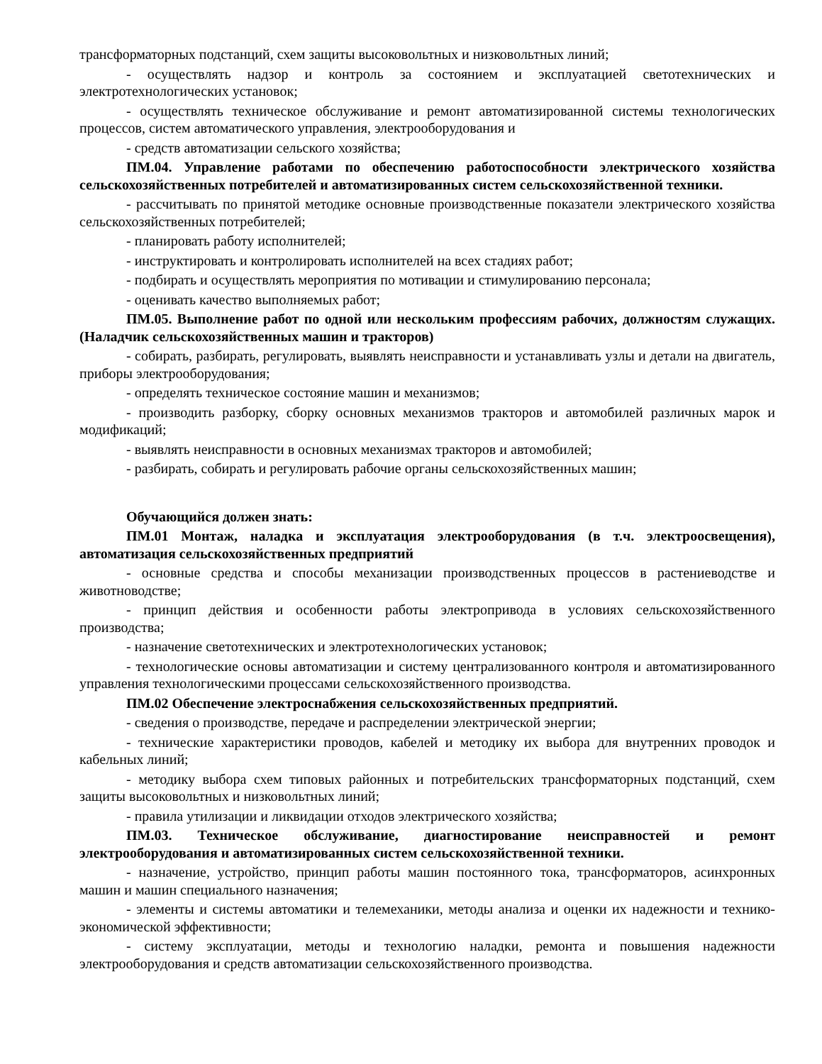трансформаторных подстанций, схем защиты высоковольтных и низковольтных линий;
- осуществлять надзор и контроль за состоянием и эксплуатацией светотехнических и электротехнологических установок;
- осуществлять техническое обслуживание и ремонт автоматизированной системы технологических процессов, систем автоматического управления, электрооборудования и
- средств автоматизации сельского хозяйства;
ПМ.04. Управление работами по обеспечению работоспособности электрического хозяйства сельскохозяйственных потребителей и автоматизированных систем сельскохозяйственной техники.
- рассчитывать по принятой методике основные производственные показатели электрического хозяйства сельскохозяйственных потребителей;
- планировать работу исполнителей;
- инструктировать и контролировать исполнителей на всех стадиях работ;
- подбирать и осуществлять мероприятия по мотивации и стимулированию персонала;
- оценивать качество выполняемых работ;
ПМ.05. Выполнение работ по одной или нескольким профессиям рабочих, должностям служащих. (Наладчик сельскохозяйственных машин и тракторов)
- собирать, разбирать, регулировать, выявлять неисправности и устанавливать узлы и детали на двигатель, приборы электрооборудования;
- определять техническое состояние машин и механизмов;
- производить разборку, сборку основных механизмов тракторов и автомобилей различных марок и модификаций;
- выявлять неисправности в основных механизмах тракторов и автомобилей;
- разбирать, собирать и регулировать рабочие органы сельскохозяйственных машин;
Обучающийся должен знать:
ПМ.01 Монтаж, наладка и эксплуатация электрооборудования (в т.ч. электроосвещения), автоматизация сельскохозяйственных предприятий
- основные средства и способы механизации производственных процессов в растениеводстве и животноводстве;
- принцип действия и особенности работы электропривода в условиях сельскохозяйственного производства;
- назначение светотехнических и электротехнологических установок;
- технологические основы автоматизации и систему централизованного контроля и автоматизированного управления технологическими процессами сельскохозяйственного производства.
ПМ.02 Обеспечение электроснабжения сельскохозяйственных предприятий.
- сведения о производстве, передаче и распределении электрической энергии;
- технические характеристики проводов, кабелей и методику их выбора для внутренних проводок и кабельных линий;
- методику выбора схем типовых районных и потребительских трансформаторных подстанций, схем защиты высоковольтных и низковольтных линий;
- правила утилизации и ликвидации отходов электрического хозяйства;
ПМ.03. Техническое обслуживание, диагностирование неисправностей и ремонт электрооборудования и автоматизированных систем сельскохозяйственной техники.
- назначение, устройство, принцип работы машин постоянного тока, трансформаторов, асинхронных машин и машин специального назначения;
- элементы и системы автоматики и телемеханики, методы анализа и оценки их надежности и технико- экономической эффективности;
- систему эксплуатации, методы и технологию наладки, ремонта и повышения надежности электрооборудования и средств автоматизации сельскохозяйственного производства.